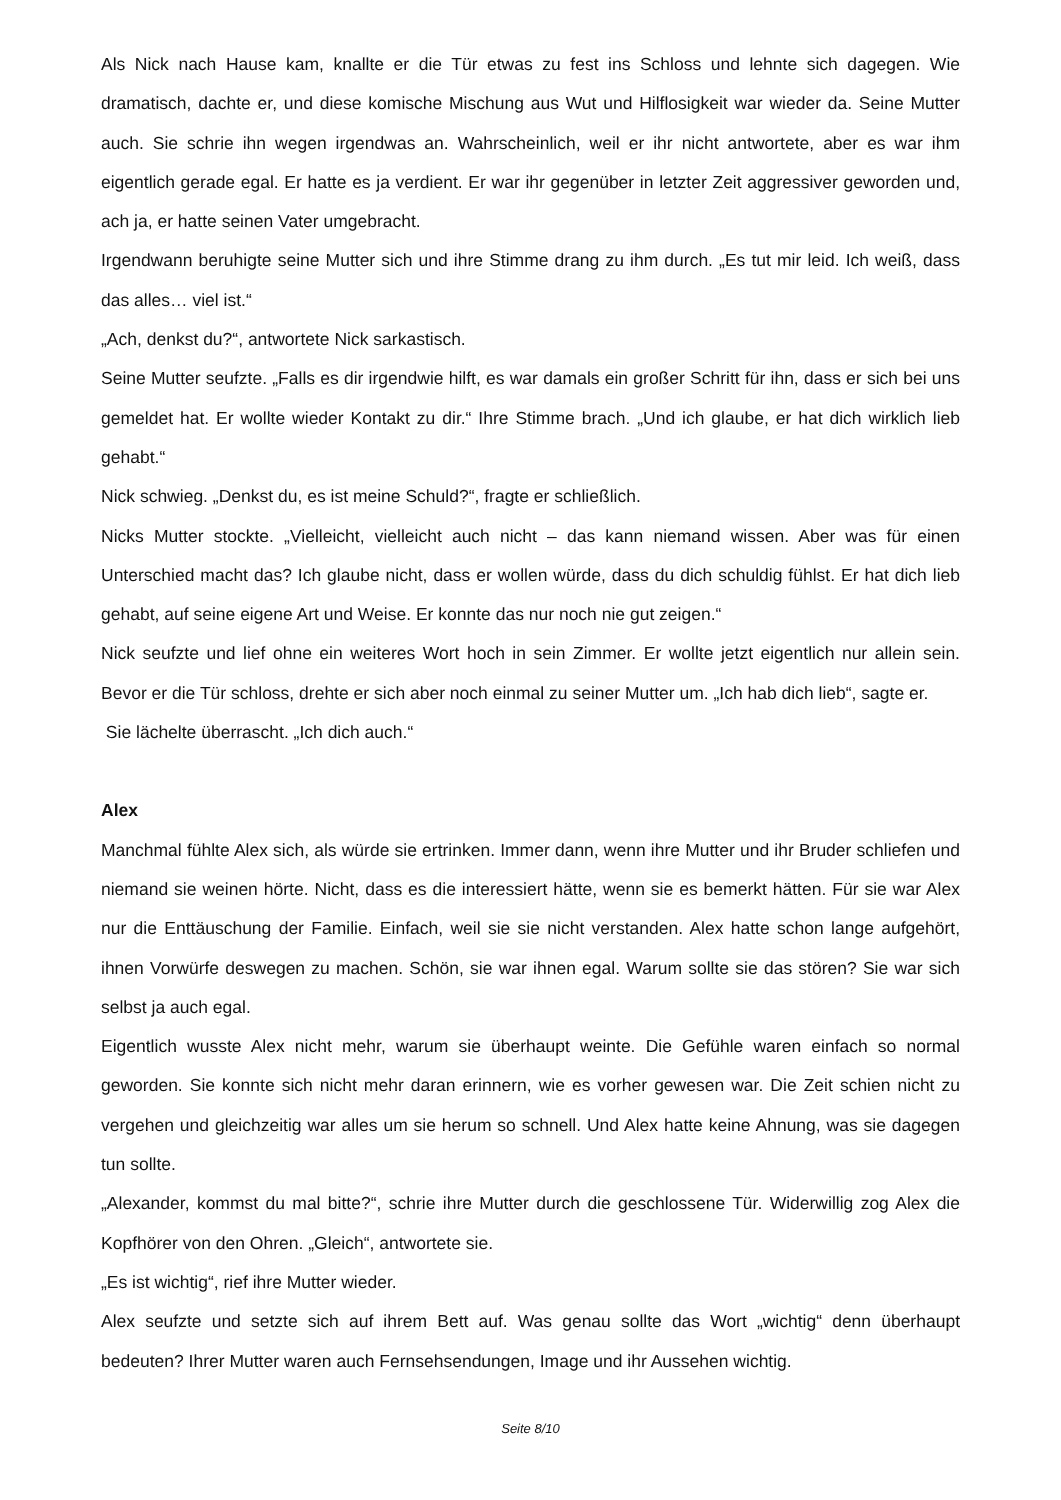Als Nick nach Hause kam, knallte er die Tür etwas zu fest ins Schloss und lehnte sich dagegen. Wie dramatisch, dachte er, und diese komische Mischung aus Wut und Hilflosigkeit war wieder da. Seine Mutter auch. Sie schrie ihn wegen irgendwas an. Wahrscheinlich, weil er ihr nicht antwortete, aber es war ihm eigentlich gerade egal. Er hatte es ja verdient. Er war ihr gegenüber in letzter Zeit aggressiver geworden und, ach ja, er hatte seinen Vater umgebracht.
Irgendwann beruhigte seine Mutter sich und ihre Stimme drang zu ihm durch. „Es tut mir leid. Ich weiß, dass das alles… viel ist.“
„Ach, denkst du?“, antwortete Nick sarkastisch.
Seine Mutter seufzte. „Falls es dir irgendwie hilft, es war damals ein großer Schritt für ihn, dass er sich bei uns gemeldet hat. Er wollte wieder Kontakt zu dir.“ Ihre Stimme brach. „Und ich glaube, er hat dich wirklich lieb gehabt.“
Nick schwieg. „Denkst du, es ist meine Schuld?“, fragte er schließlich.
Nicks Mutter stockte. „Vielleicht, vielleicht auch nicht – das kann niemand wissen. Aber was für einen Unterschied macht das? Ich glaube nicht, dass er wollen würde, dass du dich schuldig fühlst. Er hat dich lieb gehabt, auf seine eigene Art und Weise. Er konnte das nur noch nie gut zeigen.“
Nick seufzte und lief ohne ein weiteres Wort hoch in sein Zimmer. Er wollte jetzt eigentlich nur allein sein. Bevor er die Tür schloss, drehte er sich aber noch einmal zu seiner Mutter um. „Ich hab dich lieb“, sagte er.
Sie lächelte überrascht. „Ich dich auch.“
Alex
Manchmal fühlte Alex sich, als würde sie ertrinken. Immer dann, wenn ihre Mutter und ihr Bruder schliefen und niemand sie weinen hörte. Nicht, dass es die interessiert hätte, wenn sie es bemerkt hätten. Für sie war Alex nur die Enttäuschung der Familie. Einfach, weil sie sie nicht verstanden. Alex hatte schon lange aufgehört, ihnen Vorwürfe deswegen zu machen. Schön, sie war ihnen egal. Warum sollte sie das stören? Sie war sich selbst ja auch egal.
Eigentlich wusste Alex nicht mehr, warum sie überhaupt weinte. Die Gefühle waren einfach so normal geworden. Sie konnte sich nicht mehr daran erinnern, wie es vorher gewesen war. Die Zeit schien nicht zu vergehen und gleichzeitig war alles um sie herum so schnell. Und Alex hatte keine Ahnung, was sie dagegen tun sollte.
„Alexander, kommst du mal bitte?“, schrie ihre Mutter durch die geschlossene Tür. Widerwillig zog Alex die Kopfhörer von den Ohren. „Gleich“, antwortete sie.
„Es ist wichtig“, rief ihre Mutter wieder.
Alex seufzte und setzte sich auf ihrem Bett auf. Was genau sollte das Wort „wichtig“ denn überhaupt bedeuten? Ihrer Mutter waren auch Fernsehsendungen, Image und ihr Aussehen wichtig.
Seite 8/10